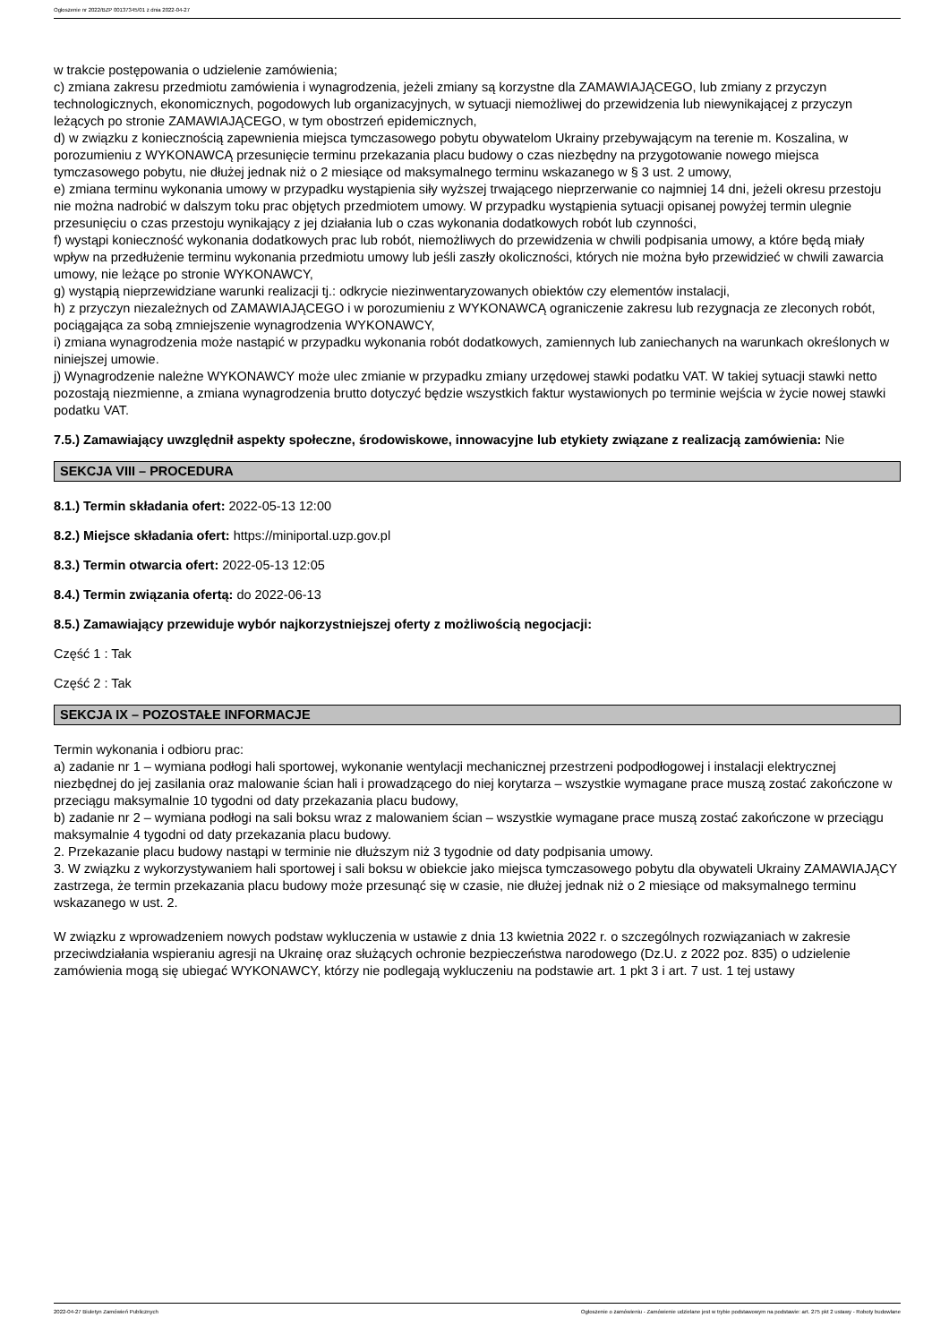Ogłoszenie nr 2022/BZP 00137345/01 z dnia 2022-04-27
w trakcie postępowania o udzielenie zamówienia;
c) zmiana zakresu przedmiotu zamówienia i wynagrodzenia, jeżeli zmiany są korzystne dla ZAMAWIAJĄCEGO, lub zmiany z przyczyn technologicznych, ekonomicznych, pogodowych lub organizacyjnych, w sytuacji niemożliwej do przewidzenia lub niewynikającej z przyczyn leżących po stronie ZAMAWIAJĄCEGO, w tym obostrzeń epidemicznych,
d) w związku z koniecznością zapewnienia miejsca tymczasowego pobytu obywatelom Ukrainy przebywającym na terenie m. Koszalina, w porozumieniu z WYKONAWCĄ przesunięcie terminu przekazania placu budowy o czas niezbędny na przygotowanie nowego miejsca tymczasowego pobytu, nie dłużej jednak niż o 2 miesiące od maksymalnego terminu wskazanego w § 3 ust. 2 umowy,
e) zmiana terminu wykonania umowy w przypadku wystąpienia siły wyższej trwającego nieprzerwanie co najmniej 14 dni, jeżeli okresu przestoju nie można nadrobić w dalszym toku prac objętych przedmiotem umowy. W przypadku wystąpienia sytuacji opisanej powyżej termin ulegnie przesunięciu o czas przestoju wynikający z jej działania lub o czas wykonania dodatkowych robót lub czynności,
f) wystąpi konieczność wykonania dodatkowych prac lub robót, niemożliwych do przewidzenia w chwili podpisania umowy, a które będą miały wpływ na przedłużenie terminu wykonania przedmiotu umowy lub jeśli zaszły okoliczności, których nie można było przewidzieć w chwili zawarcia umowy, nie leżące po stronie WYKONAWCY,
g) wystąpią nieprzewidziane warunki realizacji tj.: odkrycie niezinwentaryzowanych obiektów czy elementów instalacji,
h) z przyczyn niezależnych od ZAMAWIAJĄCEGO i w porozumieniu z WYKONAWCĄ ograniczenie zakresu lub rezygnacja ze zleconych robót, pociągająca za sobą zmniejszenie wynagrodzenia WYKONAWCY,
i) zmiana wynagrodzenia może nastąpić w przypadku wykonania robót dodatkowych, zamiennych lub zaniechanych na warunkach określonych w niniejszej umowie.
j) Wynagrodzenie należne WYKONAWCY może ulec zmianie w przypadku zmiany urzędowej stawki podatku VAT. W takiej sytuacji stawki netto pozostają niezmienne, a zmiana wynagrodzenia brutto dotyczyć będzie wszystkich faktur wystawionych po terminie wejścia w życie nowej stawki podatku VAT.
7.5.) Zamawiający uwzględnił aspekty społeczne, środowiskowe, innowacyjne lub etykiety związane z realizacją zamówienia: Nie
SEKCJA VIII – PROCEDURA
8.1.) Termin składania ofert: 2022-05-13 12:00
8.2.) Miejsce składania ofert: https://miniportal.uzp.gov.pl
8.3.) Termin otwarcia ofert: 2022-05-13 12:05
8.4.) Termin związania ofertą: do 2022-06-13
8.5.) Zamawiający przewiduje wybór najkorzystniejszej oferty z możliwością negocjacji:
Część 1 : Tak
Część 2 : Tak
SEKCJA IX – POZOSTAŁE INFORMACJE
Termin wykonania i odbioru prac:
a) zadanie nr 1 – wymiana podłogi hali sportowej, wykonanie wentylacji mechanicznej przestrzeni podpodłogowej i instalacji elektrycznej niezbędnej do jej zasilania oraz malowanie ścian hali i prowadzącego do niej korytarza – wszystkie wymagane prace muszą zostać zakończone w przeciągu maksymalnie 10 tygodni od daty przekazania placu budowy,
b) zadanie nr 2 – wymiana podłogi na sali boksu wraz z malowaniem ścian – wszystkie wymagane prace muszą zostać zakończone w przeciągu maksymalnie 4 tygodni od daty przekazania placu budowy.
2. Przekazanie placu budowy nastąpi w terminie nie dłuższym niż 3 tygodnie od daty podpisania umowy.
3. W związku z wykorzystywaniem hali sportowej i sali boksu w obiekcie jako miejsca tymczasowego pobytu dla obywateli Ukrainy ZAMAWIAJĄCY zastrzega, że termin przekazania placu budowy może przesunąć się w czasie, nie dłużej jednak niż o 2 miesiące od maksymalnego terminu wskazanego w ust. 2.
W związku z wprowadzeniem nowych podstaw wykluczenia w ustawie z dnia 13 kwietnia 2022 r. o szczególnych rozwiązaniach w zakresie przeciwdziałania wspieraniu agresji na Ukrainę oraz służących ochronie bezpieczeństwa narodowego (Dz.U. z 2022 poz. 835) o udzielenie zamówienia mogą się ubiegać WYKONAWCY, którzy nie podlegają wykluczeniu na podstawie art. 1 pkt 3 i art. 7 ust. 1 tej ustawy
2022-04-27 Biuletyn Zamówień Publicznych Ogłoszenie o zamówieniu - Zamówienie udzielane jest w trybie podstawowym na podstawie: art. 275 pkt 2 ustawy - Roboty budowlane